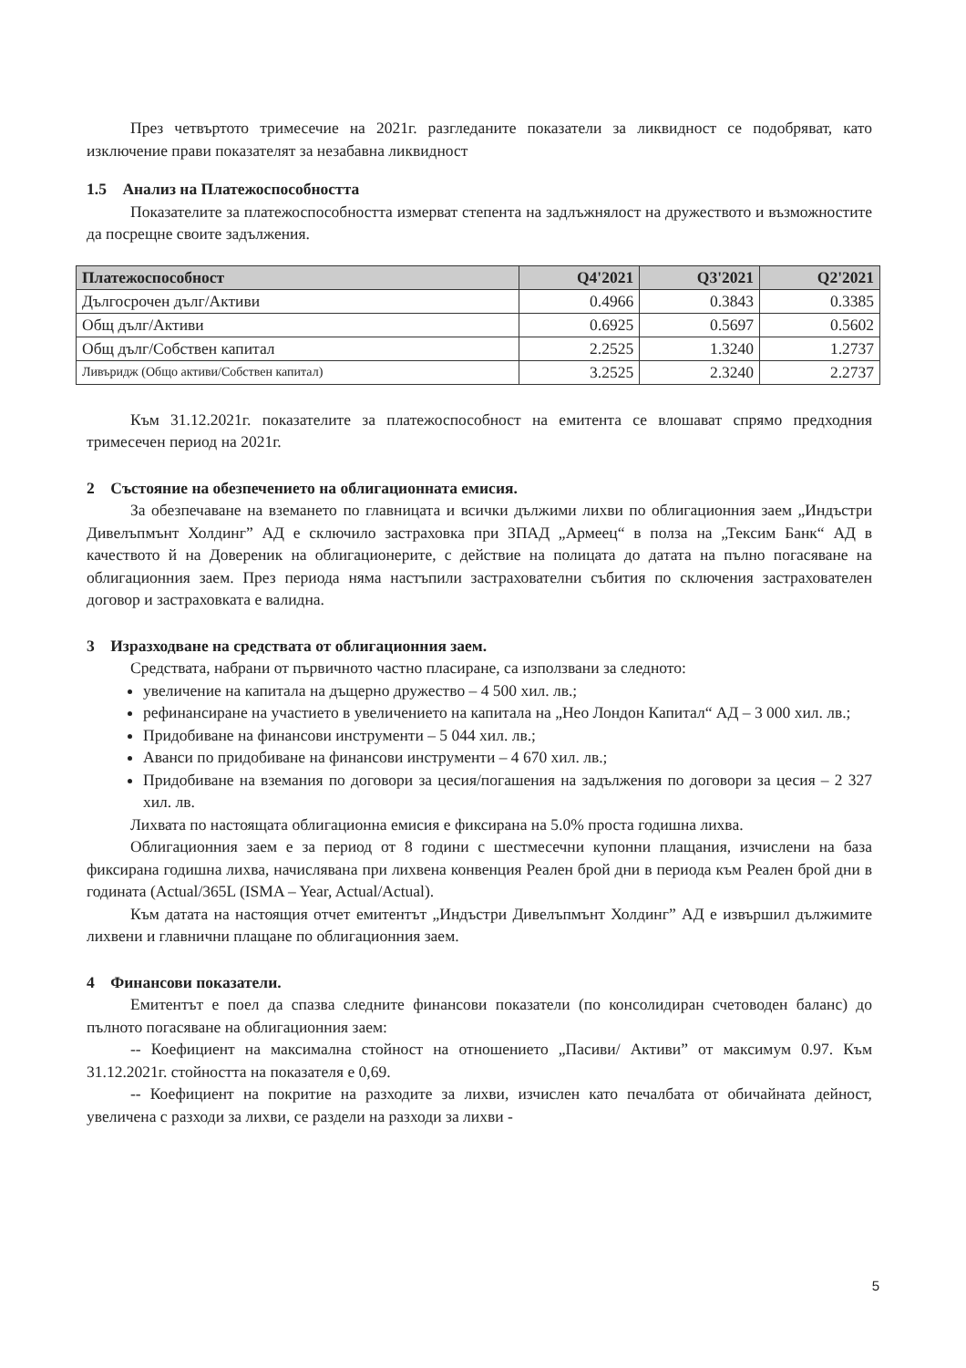През четвъртото тримесечие на 2021г. разгледаните показатели за ликвидност се подобряват, като изключение прави показателят за незабавна ликвидност
1.5 Анализ на Платежоспособността
Показателите за платежоспособността измерват степента на задлъжнялост на дружеството и възможностите да посрещне своите задължения.
| Платежоспособност | Q4'2021 | Q3'2021 | Q2'2021 |
| --- | --- | --- | --- |
| Дългосрочен дълг/Активи | 0.4966 | 0.3843 | 0.3385 |
| Общ дълг/Активи | 0.6925 | 0.5697 | 0.5602 |
| Общ дълг/Собствен капитал | 2.2525 | 1.3240 | 1.2737 |
| Ливъридж (Общо активи/Собствен капитал) | 3.2525 | 2.3240 | 2.2737 |
Към 31.12.2021г. показателите за платежоспособност на емитента се влошават спрямо предходния тримесечен период на 2021г.
2 Състояние на обезпечението на облигационната емисия.
За обезпечаване на вземането по главницата и всички дължими лихви по облигационния заем „Индъстри Дивелъпмънт Холдинг” АД е сключило застраховка при ЗПАД „Армеец“ в полза на „Тексим Банк“ АД в качеството й на Довереник на облигационерите, с действие на полицата до датата на пълно погасяване на облигационния заем. През периода няма настъпили застрахователни събития по сключения застрахователен договор и застраховката е валидна.
3 Изразходване на средствата от облигационния заем.
Средствата, набрани от първичното частно пласиране, са използвани за следното:
увеличение на капитала на дъщерно дружество – 4 500 хил. лв.;
рефинансиране на участието в увеличението на капитала на „Нео Лондон Капитал“ АД – 3 000 хил. лв.;
Придобиване на финансови инструменти – 5 044 хил. лв.;
Аванси по придобиване на финансови инструменти – 4 670 хил. лв.;
Придобиване на вземания по договори за цесия/погашения на задължения по договори за цесия – 2 327 хил. лв.
Лихвата по настоящата облигационна емисия е фиксирана на 5.0% проста годишна лихва.
Облигационния заем е за период от 8 години с шестмесечни купонни плащания, изчислени на база фиксирана годишна лихва, начислявана при лихвена конвенция Реален брой дни в периода към Реален брой дни в годината (Actual/365L (ISMA – Year, Actual/Actual).
Към датата на настоящия отчет емитентът „Индъстри Дивелъпмънт Холдинг” АД е извършил дължимите лихвени и главнични плащане по облигационния заем.
4 Финансови показатели.
Емитентът е поел да спазва следните финансови показатели (по консолидиран счетоводен баланс) до пълното погасяване на облигационния заем:
-- Коефициент на максимална стойност на отношението „Пасиви/ Активи” от максимум 0.97. Към 31.12.2021г. стойността на показателя е 0,69.
-- Коефициент на покритие на разходите за лихви, изчислен като печалбата от обичайната дейност, увеличена с разходи за лихви, се раздели на разходи за лихви -
5